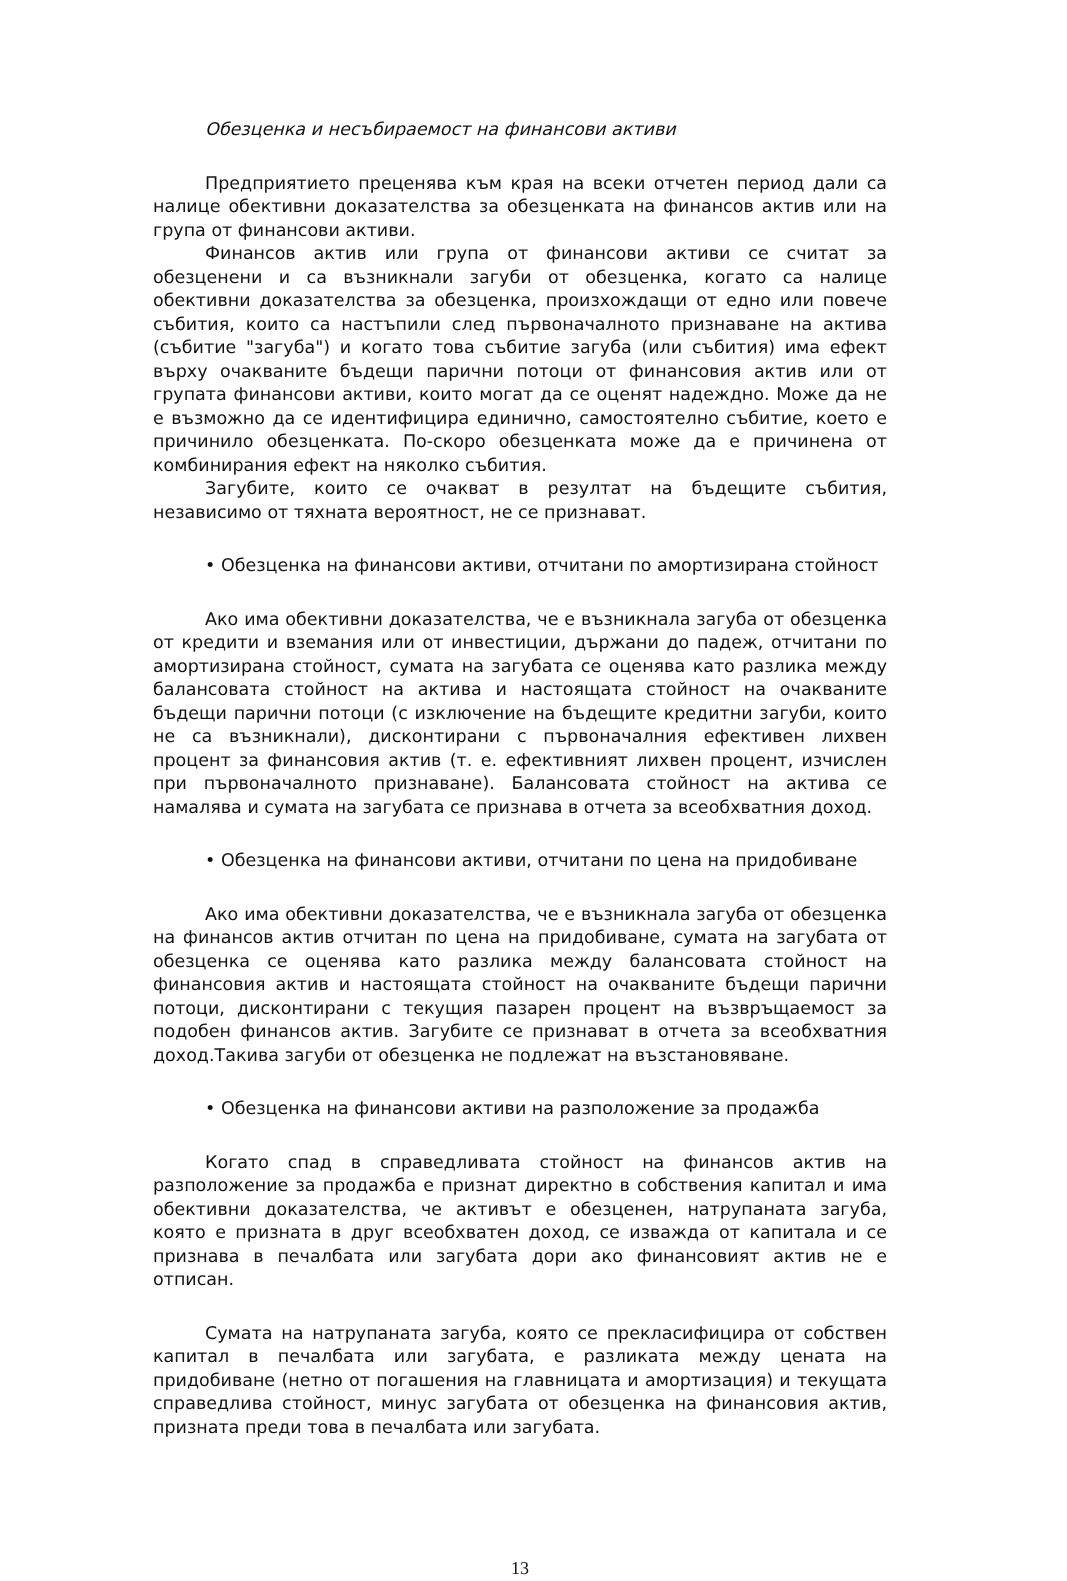Обезценка и несъбираемост на финансови активи
Предприятието преценява към края на всеки отчетен период дали са налице обективни доказателства за обезценката на финансов актив или на група от финансови активи.
Финансов актив или група от финансови активи се считат за обезценени и са възникнали загуби от обезценка, когато са налице обективни доказателства за обезценка, произхождащи от едно или повече събития, които са настъпили след първоначалното признаване на актива (събитие "загуба") и когато това събитие загуба (или събития) има ефект върху очакваните бъдещи парични потоци от финансовия актив или от групата финансови активи, които могат да се оценят надеждно. Може да не е възможно да се идентифицира единично, самостоятелно събитие, което е причинило обезценката. По-скоро обезценката може да е причинена от комбинирания ефект на няколко събития.
Загубите, които се очакват в резултат на бъдещите събития, независимо от тяхната вероятност, не се признават.
• Обезценка на финансови активи, отчитани по амортизирана стойност
Ако има обективни доказателства, че е възникнала загуба от обезценка от кредити и вземания или от инвестиции, държани до падеж, отчитани по амортизирана стойност, сумата на загубата се оценява като разлика между балансовата стойност на актива и настоящата стойност на очакваните бъдещи парични потоци (с изключение на бъдещите кредитни загуби, които не са възникнали), дисконтирани с първоначалния ефективен лихвен процент за финансовия актив (т. е. ефективният лихвен процент, изчислен при първоначалното признаване). Балансовата стойност на актива се намалява и сумата на загубата се признава в отчета за всеобхватния доход.
• Обезценка на финансови активи, отчитани по цена на придобиване
Ако има обективни доказателства, че е възникнала загуба от обезценка на финансов актив отчитан по цена на придобиване, сумата на загубата от обезценка се оценява като разлика между балансовата стойност на финансовия актив и настоящата стойност на очакваните бъдещи парични потоци, дисконтирани с текущия пазарен процент на възвръщаемост за подобен финансов актив. Загубите се признават в отчета за всеобхватния доход.Такива загуби от обезценка не подлежат на възстановяване.
• Обезценка на финансови активи на разположение за продажба
Когато спад в справедливата стойност на финансов актив на разположение за продажба е признат директно в собствения капитал и има обективни доказателства, че активът е обезценен, натрупаната загуба, която е призната в друг всеобхватен доход, се изважда от капитала и се признава в печалбата или загубата дори ако финансовият актив не е отписан.
Сумата на натрупаната загуба, която се прекласифицира от собствен капитал в печалбата или загубата, е разликата между цената на придобиване (нетно от погашения на главницата и амортизация) и текущата справедлива стойност, минус загубата от обезценка на финансовия актив, призната преди това в печалбата или загубата.
13